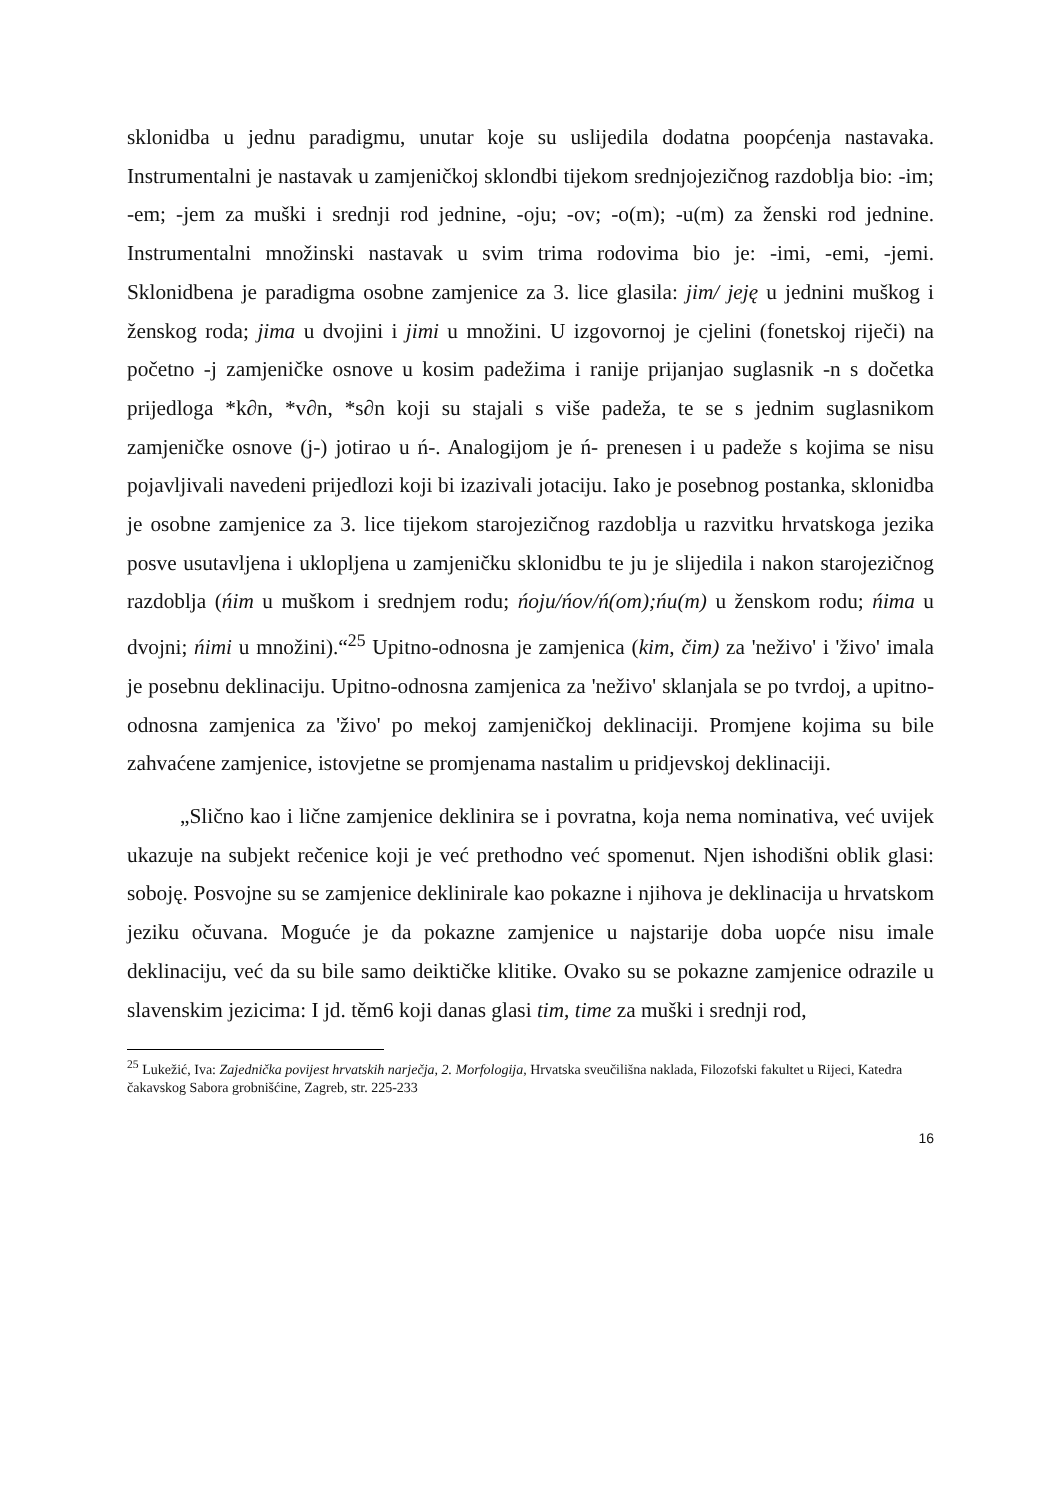sklonidba u jednu paradigmu, unutar koje su uslijedila dodatna poopćenja nastavaka. Instrumentalni je nastavak u zamjeničkoj sklondbi tijekom srednjojezičnog razdoblja bio: -im; -em; -jem za muški i srednji rod jednine, -oju; -ov; -o(m); -u(m) za ženski rod jednine. Instrumentalni množinski nastavak u svim trima rodovima bio je: -imi, -emi, -jemi. Sklonidbena je paradigma osobne zamjenice za 3. lice glasila: jim/ jeję u jednini muškog i ženskog roda; jima u dvojini i jimi u množini. U izgovornoj je cjelini (fonetskoj riječi) na početno -j zamjeničke osnove u kosim padežima i ranije prijanjao suglasnik -n s dočetka prijedloga *k∂n, *v∂n, *s∂n koji su stajali s više padeža, te se s jednim suglasnikom zamjeničke osnove (j-) jotirao u ń-. Analogijom je ń- prenesen i u padeže s kojima se nisu pojavljivali navedeni prijedlozi koji bi izazivali jotaciju. Iako je posebnog postanka, sklonidba je osobne zamjenice za 3. lice tijekom starojezičnog razdoblja u razvitku hrvatskoga jezika posve usutavljena i uklopljena u zamjeničku sklonidbu te ju je slijedila i nakon starojezičnog razdoblja (ńim u muškom i srednjem rodu; ńoju/ńov/ń(om);ńu(m) u ženskom rodu; ńima u dvojni; ńimi u množini).“<sup>25</sup> Upitno-odnosna je zamjenica (kim, čim) za 'neživo' i 'živo' imala je posebnu deklinaciju. Upitno-odnosna zamjenica za 'neživo' sklanjala se po tvrdoj, a upitno-odnosna zamjenica za 'živo' po mekoj zamjeničkoj deklinaciji. Promjene kojima su bile zahvaćene zamjenice, istovjetne se promjenama nastalim u pridjevskoj deklinaciji.
„Slično kao i lične zamjenice deklinira se i povratna, koja nema nominativa, već uvijek ukazuje na subjekt rečenice koji je već prethodno već spomenut. Njen ishodišni oblik glasi: soboję. Posvojne su se zamjenice deklinirale kao pokazne i njihova je deklinacija u hrvatskom jeziku očuvana. Moguće je da pokazne zamjenice u najstarije doba uopće nisu imale deklinaciju, već da su bile samo deiktičke klitike. Ovako su se pokazne zamjenice odrazile u slavenskim jezicima: I jd. těm6 koji danas glasi tim, time za muški i srednji rod,
<sup>25</sup> Lukežić, Iva: Zajednička povijest hrvatskih narječja, 2. Morfologija, Hrvatska sveučilišna naklada, Filozofski fakultet u Rijeci, Katedra čakavskog Sabora grobnišćine, Zagreb, str. 225-233
16